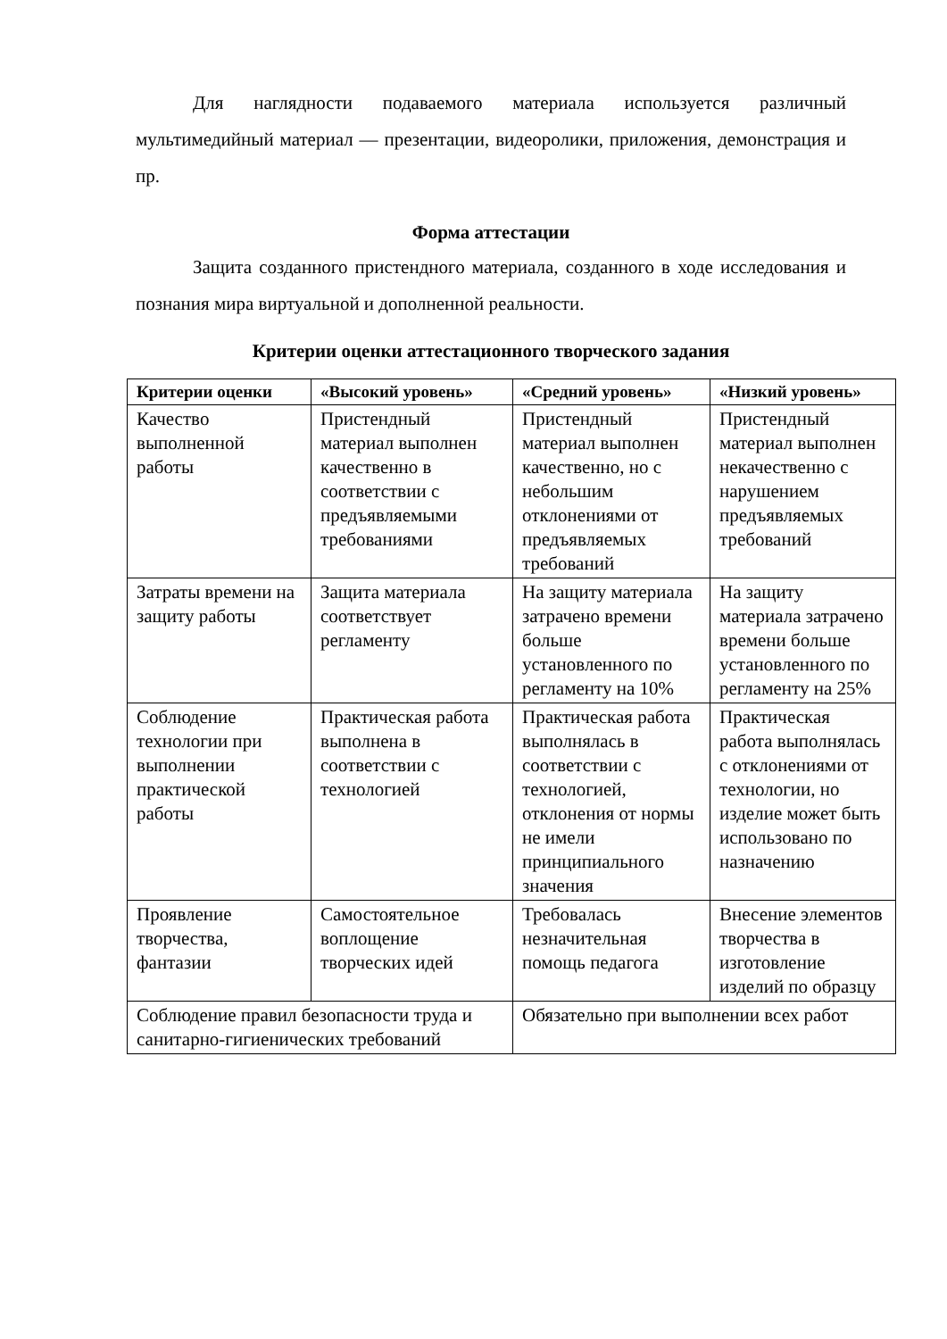Для наглядности подаваемого материала используется различный мультимедийный материал — презентации, видеоролики, приложения, демонстрация и пр.
Форма аттестации
Защита созданного пристендного материала, созданного в ходе исследования и познания мира виртуальной и дополненной реальности.
Критерии оценки аттестационного творческого задания
| Критерии оценки | «Высокий уровень» | «Средний уровень» | «Низкий уровень» |
| --- | --- | --- | --- |
| Качество выполненной работы | Пристендный материал выполнен качественно в соответствии с предъявляемыми требованиями | Пристендный материал выполнен качественно, но с небольшим отклонениями от предъявляемых требований | Пристендный материал выполнен некачественно с нарушением предъявляемых требований |
| Затраты времени на защиту работы | Защита материала соответствует регламенту | На защиту материала затрачено времени больше установленного по регламенту на 10% | На защиту материала затрачено времени больше установленного по регламенту на 25% |
| Соблюдение технологии при выполнении практической работы | Практическая работа выполнена в соответствии с технологией | Практическая работа выполнялась в соответствии с технологией, отклонения от нормы не имели принципиального значения | Практическая работа выполнялась с отклонениями от технологии, но изделие может быть использовано по назначению |
| Проявление творчества, фантазии | Самостоятельное воплощение творческих идей | Требовалась незначительная помощь педагога | Внесение элементов творчества в изготовление изделий по образцу |
| Соблюдение правил безопасности труда и санитарно-гигиенических требований | | Обязательно при выполнении всех работ | |